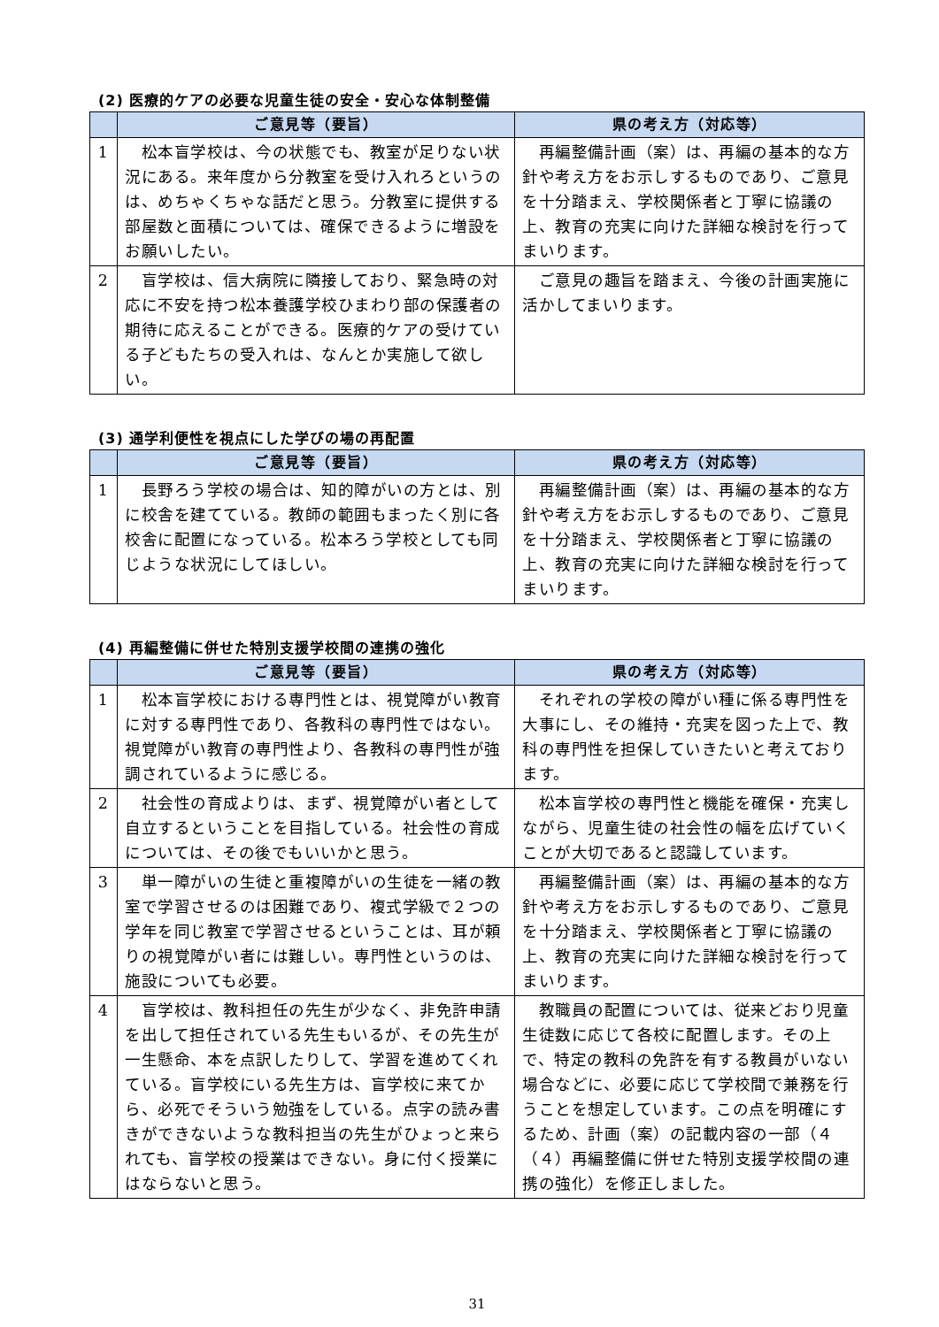(2) 医療的ケアの必要な児童生徒の安全・安心な体制整備
| | ご意見等（要旨） | 県の考え方（対応等） |
| --- | --- | --- |
| 1 | 松本盲学校は、今の状態でも、教室が足りない状況にある。来年度から分教室を受け入れろというのは、めちゃくちゃな話だと思う。分教室に提供する部屋数と面積については、確保できるように増設をお願いしたい。 | 再編整備計画（案）は、再編の基本的な方針や考え方をお示しするものであり、ご意見を十分踏まえ、学校関係者と丁寧に協議の上、教育の充実に向けた詳細な検討を行ってまいります。 |
| 2 | 盲学校は、信大病院に隣接しており、緊急時の対応に不安を持つ松本養護学校ひまわり部の保護者の期待に応えることができる。医療的ケアの受けている子どもたちの受入れは、なんとか実施して欲しい。 | ご意見の趣旨を踏まえ、今後の計画実施に活かしてまいります。 |
(3) 通学利便性を視点にした学びの場の再配置
| | ご意見等（要旨） | 県の考え方（対応等） |
| --- | --- | --- |
| 1 | 長野ろう学校の場合は、知的障がいの方とは、別に校舎を建てている。教師の範囲もまったく別に各校舎に配置になっている。松本ろう学校としても同じような状況にしてほしい。 | 再編整備計画（案）は、再編の基本的な方針や考え方をお示しするものであり、ご意見を十分踏まえ、学校関係者と丁寧に協議の上、教育の充実に向けた詳細な検討を行ってまいります。 |
(4) 再編整備に併せた特別支援学校間の連携の強化
| | ご意見等（要旨） | 県の考え方（対応等） |
| --- | --- | --- |
| 1 | 松本盲学校における専門性とは、視覚障がい教育に対する専門性であり、各教科の専門性ではない。視覚障がい教育の専門性より、各教科の専門性が強調されているように感じる。 | それぞれの学校の障がい種に係る専門性を大事にし、その維持・充実を図った上で、教科の専門性を担保していきたいと考えております。 |
| 2 | 社会性の育成よりは、まず、視覚障がい者として自立するということを目指している。社会性の育成については、その後でもいいかと思う。 | 松本盲学校の専門性と機能を確保・充実しながら、児童生徒の社会性の幅を広げていくことが大切であると認識しています。 |
| 3 | 単一障がいの生徒と重複障がいの生徒を一緒の教室で学習させるのは困難であり、複式学級で２つの学年を同じ教室で学習させるということは、耳が頼りの視覚障がい者には難しい。専門性というのは、施設についても必要。 | 再編整備計画（案）は、再編の基本的な方針や考え方をお示しするものであり、ご意見を十分踏まえ、学校関係者と丁寧に協議の上、教育の充実に向けた詳細な検討を行ってまいります。 |
| 4 | 盲学校は、教科担任の先生が少なく、非免許申請を出して担任されている先生もいるが、その先生が一生懸命、本を点訳したりして、学習を進めてくれている。盲学校にいる先生方は、盲学校に来てから、必死でそういう勉強をしている。点字の読み書きができないような教科担当の先生がひょっと来られても、盲学校の授業はできない。身に付く授業にはならないと思う。 | 教職員の配置については、従来どおり児童生徒数に応じて各校に配置します。その上で、特定の教科の免許を有する教員がいない場合などに、必要に応じて学校間で兼務を行うことを想定しています。この点を明確にするため、計画（案）の記載内容の一部（４（４）再編整備に併せた特別支援学校間の連携の強化）を修正しました。 |
31